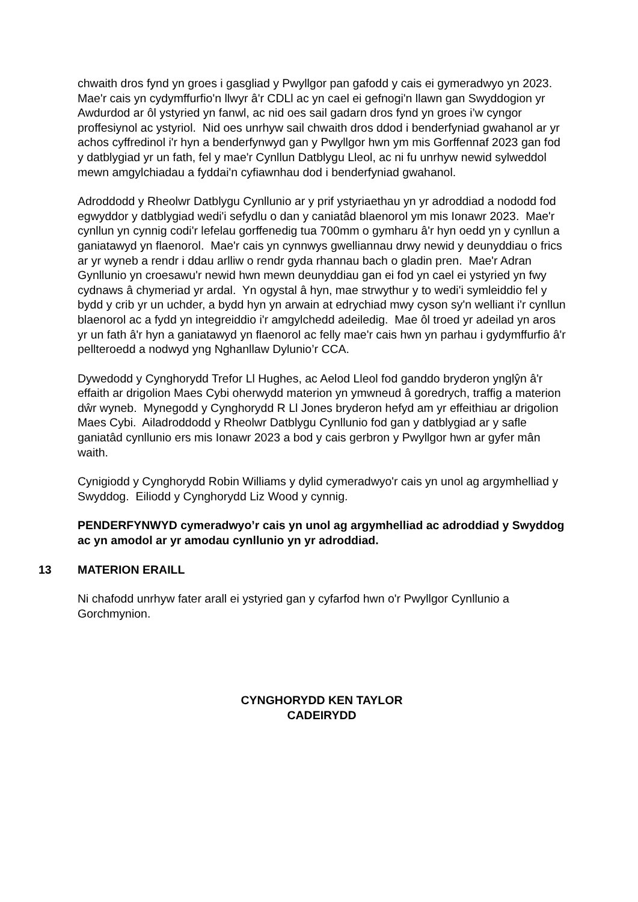chwaith dros fynd yn groes i gasgliad y Pwyllgor pan gafodd y cais ei gymeradwyo yn 2023. Mae'r cais yn cydymffurfio'n llwyr â'r CDLl ac yn cael ei gefnogi'n llawn gan Swyddogion yr Awdurdod ar ôl ystyried yn fanwl, ac nid oes sail gadarn dros fynd yn groes i’w cyngor proffesiynol ac ystyriol. Nid oes unrhyw sail chwaith dros ddod i benderfyniad gwahanol ar yr achos cyffredinol i'r hyn a benderfynwyd gan y Pwyllgor hwn ym mis Gorffennaf 2023 gan fod y datblygiad yr un fath, fel y mae'r Cynllun Datblygu Lleol, ac ni fu unrhyw newid sylweddol mewn amgylchiadau a fyddai'n cyfiawnhau dod i benderfyniad gwahanol.
Adroddodd y Rheolwr Datblygu Cynllunio ar y prif ystyriaethau yn yr adroddiad a nododd fod egwyddor y datblygiad wedi'i sefydlu o dan y caniatâd blaenorol ym mis Ionawr 2023. Mae'r cynllun yn cynnig codi'r lefelau gorffenedig tua 700mm o gymharu â'r hyn oedd yn y cynllun a ganiatawyd yn flaenorol. Mae'r cais yn cynnwys gwelliannau drwy newid y deunyddiau o frics ar yr wyneb a rendr i ddau arlliw o rendr gyda rhannau bach o gladin pren. Mae'r Adran Gynllunio yn croesawu'r newid hwn mewn deunyddiau gan ei fod yn cael ei ystyried yn fwy cydnaws â chymeriad yr ardal. Yn ogystal â hyn, mae strwythur y to wedi'i symleiddio fel y bydd y crib yr un uchder, a bydd hyn yn arwain at edrychiad mwy cyson sy'n welliant i'r cynllun blaenorol ac a fydd yn integreiddio i'r amgylchedd adeiledig. Mae ôl troed yr adeilad yn aros yr un fath â'r hyn a ganiatawyd yn flaenorol ac felly mae'r cais hwn yn parhau i gydymffurfio â'r pellteroedd a nodwyd yng Nghanllaw Dylunio’r CCA.
Dywedodd y Cynghorydd Trefor Ll Hughes, ac Aelod Lleol fod ganddo bryderon ynglŷn â'r effaith ar drigolion Maes Cybi oherwydd materion yn ymwneud â goredrych, traffig a materion dŵr wyneb. Mynegodd y Cynghorydd R Ll Jones bryderon hefyd am yr effeithiau ar drigolion Maes Cybi. Ailadroddodd y Rheolwr Datblygu Cynllunio fod gan y datblygiad ar y safle ganiatâd cynllunio ers mis Ionawr 2023 a bod y cais gerbron y Pwyllgor hwn ar gyfer mân waith.
Cynigiodd y Cynghorydd Robin Williams y dylid cymeradwyo'r cais yn unol ag argymhelliad y Swyddog. Eiliodd y Cynghorydd Liz Wood y cynnig.
PENDERFYNWYD cymeradwyo’r cais yn unol ag argymhelliad ac adroddiad y Swyddog ac yn amodol ar yr amodau cynllunio yn yr adroddiad.
13 MATERION ERAILL
Ni chafodd unrhyw fater arall ei ystyried gan y cyfarfod hwn o'r Pwyllgor Cynllunio a Gorchmynion.
CYNGHORYDD KEN TAYLOR
CADEIRYDD